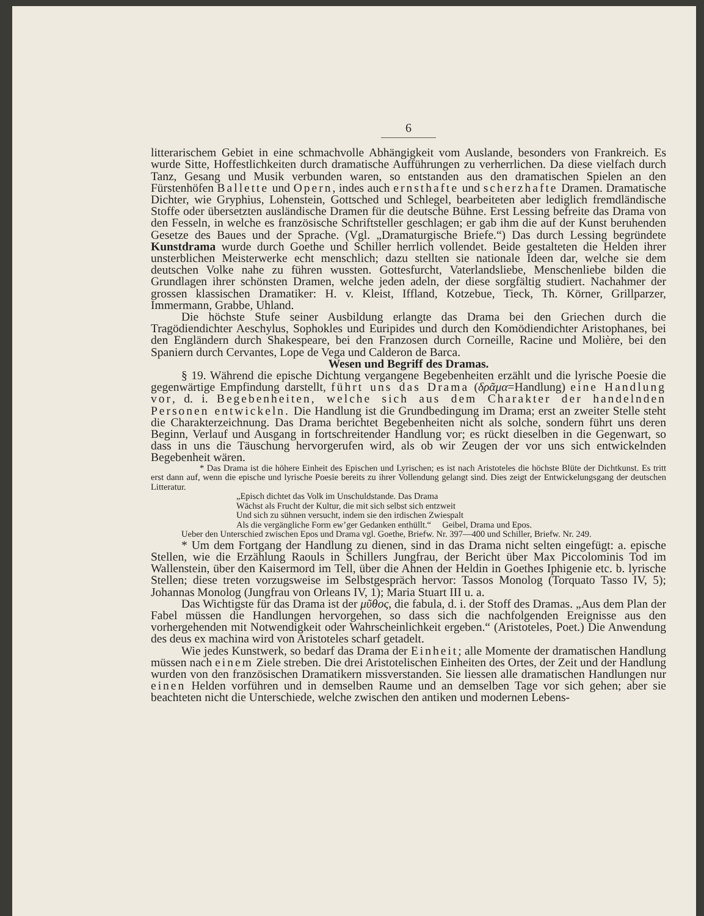6
litterarischem Gebiet in eine schmachvolle Abhängigkeit vom Auslande, besonders von Frankreich. Es wurde Sitte, Hoffestlichkeiten durch dramatische Aufführungen zu verherrlichen. Da diese vielfach durch Tanz, Gesang und Musik verbunden waren, so entstanden aus den dramatischen Spielen an den Fürstenhöfen Ballette und Opern, indes auch ernsthafte und scherzhafte Dramen. Dramatische Dichter, wie Gryphius, Lohenstein, Gottsched und Schlegel, bearbeiteten aber lediglich fremdländische Stoffe oder übersetzten ausländische Dramen für die deutsche Bühne. Erst Lessing befreite das Drama von den Fesseln, in welche es französische Schriftsteller geschlagen; er gab ihm die auf der Kunst beruhenden Gesetze des Baues und der Sprache. (Vgl. „Dramaturgische Briefe.“) Das durch Lessing begründete Kunstdrama wurde durch Goethe und Schiller herrlich vollendet. Beide gestalteten die Helden ihrer unsterblichen Meisterwerke echt menschlich; dazu stellten sie nationale Ideen dar, welche sie dem deutschen Volke nahe zu führen wussten. Gottesfurcht, Vaterlandsliebe, Menschenliebe bilden die Grundlagen ihrer schönsten Dramen, welche jeden adeln, der diese sorgfältig studiert. Nachahmer der grossen klassischen Dramatiker: H. v. Kleist, Iffland, Kotzebue, Tieck, Th. Körner, Grillparzer, Immermann, Grabbe, Uhland.
Die höchste Stufe seiner Ausbildung erlangte das Drama bei den Griechen durch die Tragödiendichter Aeschylus, Sophokles und Euripides und durch den Komödiendichter Aristophanes, bei den Engländern durch Shakespeare, bei den Franzosen durch Corneille, Racine und Molière, bei den Spaniern durch Cervantes, Lope de Vega und Calderon de Barca.
Wesen und Begriff des Dramas.
§ 19. Während die epische Dichtung vergangene Begebenheiten erzählt und die lyrische Poesie die gegenwärtige Empfindung darstellt, führt uns das Drama (δρᾶμα=Handlung) eine Handlung vor, d. i. Begebenheiten, welche sich aus dem Charakter der handelnden Personen entwickeln. Die Handlung ist die Grundbedingung im Drama; erst an zweiter Stelle steht die Charakterzeichnung. Das Drama berichtet Begebenheiten nicht als solche, sondern führt uns deren Beginn, Verlauf und Ausgang in fortschreitender Handlung vor; es rückt dieselben in die Gegenwart, so dass in uns die Täuschung hervorgerufen wird, als ob wir Zeugen der vor uns sich entwickelnden Begebenheit wären.
* Das Drama ist die höhere Einheit des Epischen und Lyrischen; es ist nach Aristoteles die höchste Blüte der Dichtkunst. Es tritt erst dann auf, wenn die epische und lyrische Poesie bereits zu ihrer Vollendung gelangt sind. Dies zeigt der Entwickelungsgang der deutschen Litteratur.
„Episch dichtet das Volk im Unschuldstande. Das Drama
Wächst als Frucht der Kultur, die mit sich selbst sich entzweit
Und sich zu sühnen versucht, indem sie den irdischen Zwiespalt
Als die vergängliche Form ew’ger Gedanken enthüllt.“ Geibel, Drama und Epos.
Ueber den Unterschied zwischen Epos und Drama vgl. Goethe, Briefw. Nr. 397—400 und Schiller, Briefw. Nr. 249.
* Um dem Fortgang der Handlung zu dienen, sind in das Drama nicht selten eingefügt: a. epische Stellen, wie die Erzählung Raouls in Schillers Jungfrau, der Bericht über Max Piccolominis Tod im Wallenstein, über den Kaisermord im Tell, über die Ahnen der Heldin in Goethes Iphigenie etc. b. lyrische Stellen; diese treten vorzugsweise im Selbstgespräch hervor: Tassos Monolog (Torquato Tasso IV, 5); Johannas Monolog (Jungfrau von Orleans IV, 1); Maria Stuart III u. a.
Das Wichtigste für das Drama ist der μῦθος, die fabula, d. i. der Stoff des Dramas. „Aus dem Plan der Fabel müssen die Handlungen hervorgehen, so dass sich die nachfolgenden Ereignisse aus den vorhergehenden mit Notwendigkeit oder Wahrscheinlichkeit ergeben.“ (Aristoteles, Poet.) Die Anwendung des deus ex machina wird von Aristoteles scharf getadelt.
Wie jedes Kunstwerk, so bedarf das Drama der Einheit; alle Momente der dramatischen Handlung müssen nach einem Ziele streben. Die drei Aristotelischen Einheiten des Ortes, der Zeit und der Handlung wurden von den französischen Dramatikern missverstanden. Sie liessen alle dramatischen Handlungen nur einen Helden vorführen und in demselben Raume und an demselben Tage vor sich gehen; aber sie beachteten nicht die Unterschiede, welche zwischen den antiken und modernen Lebens-